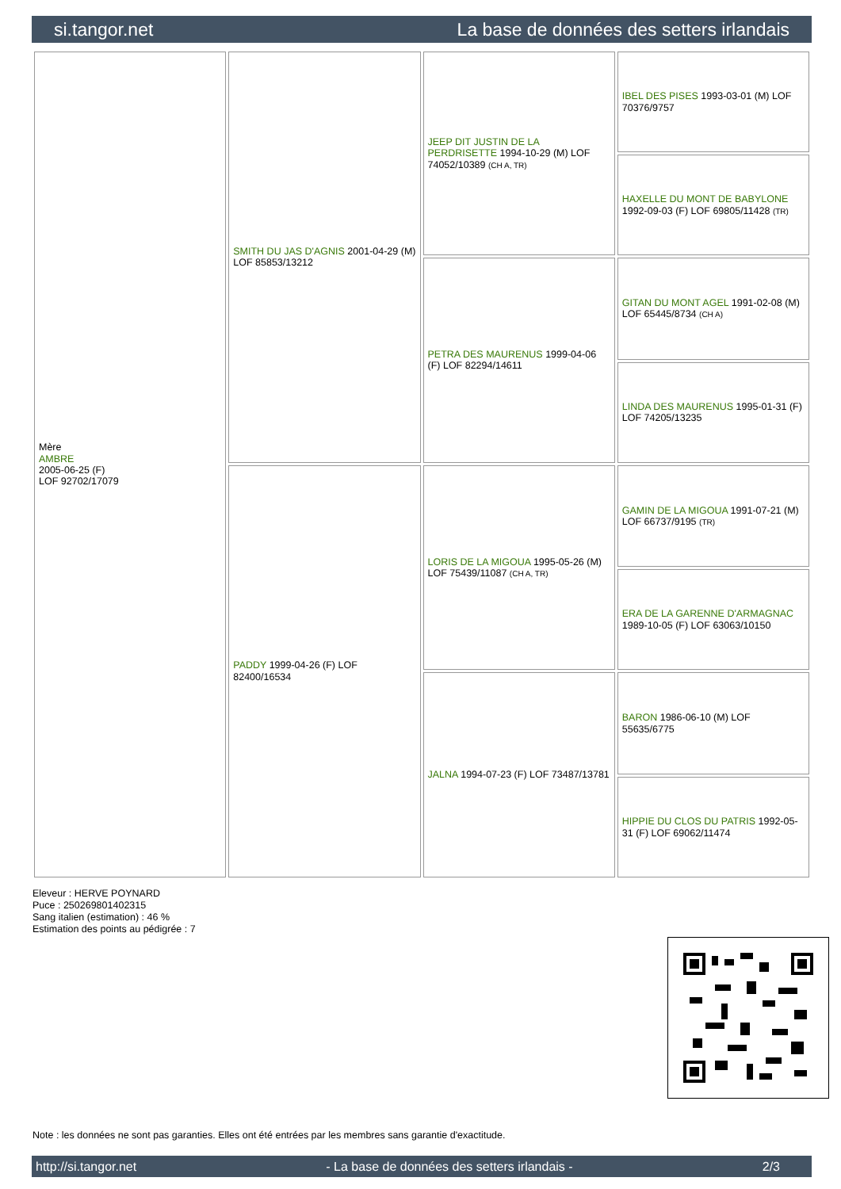si.tangor.net La base de données des setters irlandais
| Mère AMBRE 2005-06-25 (F) LOF 92702/17079 | SMITH DU JAS D'AGNIS 2001-04-29 (M) LOF 85853/13212 | JEEP DIT JUSTIN DE LA PERDRISETTE 1994-10-29 (M) LOF 74052/10389 (CH A, TR) | IBEL DES PISES 1993-03-01 (M) LOF 70376/9757 |
| | | | HAXELLE DU MONT DE BABYLONE 1992-09-03 (F) LOF 69805/11428 (TR) |
| | | PETRA DES MAURENUS 1999-04-06 (F) LOF 82294/14611 | GITAN DU MONT AGEL 1991-02-08 (M) LOF 65445/8734 (CH A) |
| | | | LINDA DES MAURENUS 1995-01-31 (F) LOF 74205/13235 |
| | PADDY 1999-04-26 (F) LOF 82400/16534 | LORIS DE LA MIGOUA 1995-05-26 (M) LOF 75439/11087 (CH A, TR) | GAMIN DE LA MIGOUA 1991-07-21 (M) LOF 66737/9195 (TR) |
| | | | ERA DE LA GARENNE D'ARMAGNAC 1989-10-05 (F) LOF 63063/10150 |
| | | JALNA 1994-07-23 (F) LOF 73487/13781 | BARON 1986-06-10 (M) LOF 55635/6775 |
| | | | HIPPIE DU CLOS DU PATRIS 1992-05-31 (F) LOF 69062/11474 |
Eleveur : HERVE POYNARD
Puce : 250269801402315
Sang italien (estimation) : 46 %
Estimation des points au pédigrée : 7
Note : les données ne sont pas garanties. Elles ont été entrées par les membres sans garantie d'exactitude.
http://si.tangor.net - La base de données des setters irlandais - 2/3